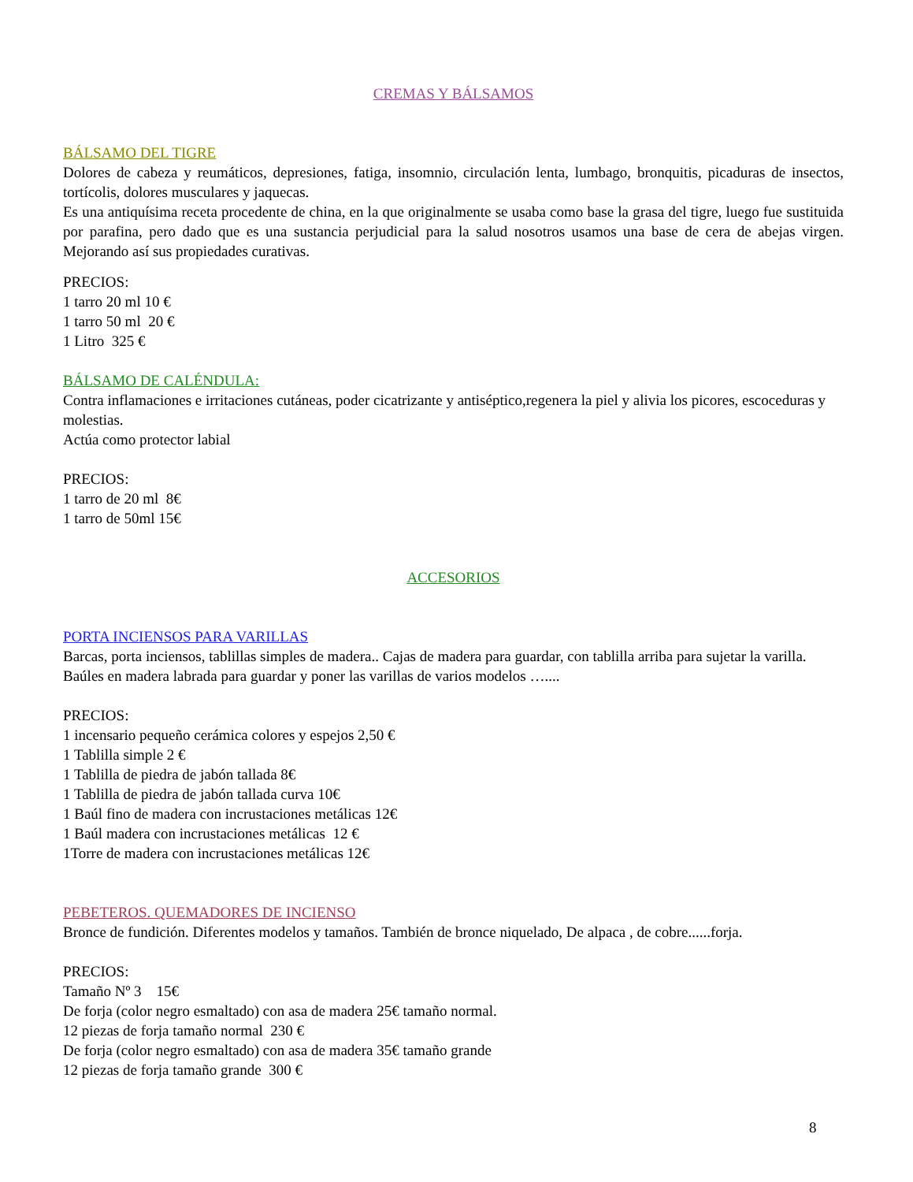CREMAS Y BÁLSAMOS
BÁLSAMO DEL TIGRE
Dolores de cabeza y reumáticos, depresiones, fatiga, insomnio, circulación lenta, lumbago, bronquitis, picaduras de insectos, tortícolis, dolores musculares y jaquecas.
Es una antiquísima receta procedente de china, en la que originalmente se usaba como base la grasa del tigre, luego fue sustituida por parafina, pero dado que es una sustancia perjudicial para la salud nosotros usamos una base de cera de abejas virgen. Mejorando así sus propiedades curativas.
PRECIOS:
1 tarro 20 ml 10 €
1 tarro 50 ml 20 €
1 Litro 325 €
BÁLSAMO DE CALÉNDULA:
Contra inflamaciones e irritaciones cutáneas, poder cicatrizante y antiséptico,regenera la piel y alivia los picores, escoceduras y molestias.
Actúa como protector labial
PRECIOS:
1 tarro de 20 ml 8€
1 tarro de 50ml 15€
ACCESORIOS
PORTA INCIENSOS PARA VARILLAS
Barcas, porta inciensos, tablillas simples de madera.. Cajas de madera para guardar, con tablilla arriba para sujetar la varilla. Baúles en madera labrada para guardar y poner las varillas de varios modelos …....
PRECIOS:
1 incensario pequeño cerámica colores y espejos 2,50 €
1 Tablilla simple 2 €
1 Tablilla de piedra de jabón tallada 8€
1 Tablilla de piedra de jabón tallada curva 10€
1 Baúl fino de madera con incrustaciones metálicas 12€
1 Baúl madera con incrustaciones metálicas 12 €
1Torre de madera con incrustaciones metálicas 12€
PEBETEROS. QUEMADORES DE INCIENSO
Bronce de fundición. Diferentes modelos y tamaños. También de bronce niquelado, De alpaca , de cobre......forja.
PRECIOS:
Tamaño Nº 3 15€
De forja (color negro esmaltado) con asa de madera 25€ tamaño normal.
12 piezas de forja tamaño normal 230 €
De forja (color negro esmaltado) con asa de madera 35€ tamaño grande
12 piezas de forja tamaño grande 300 €
8